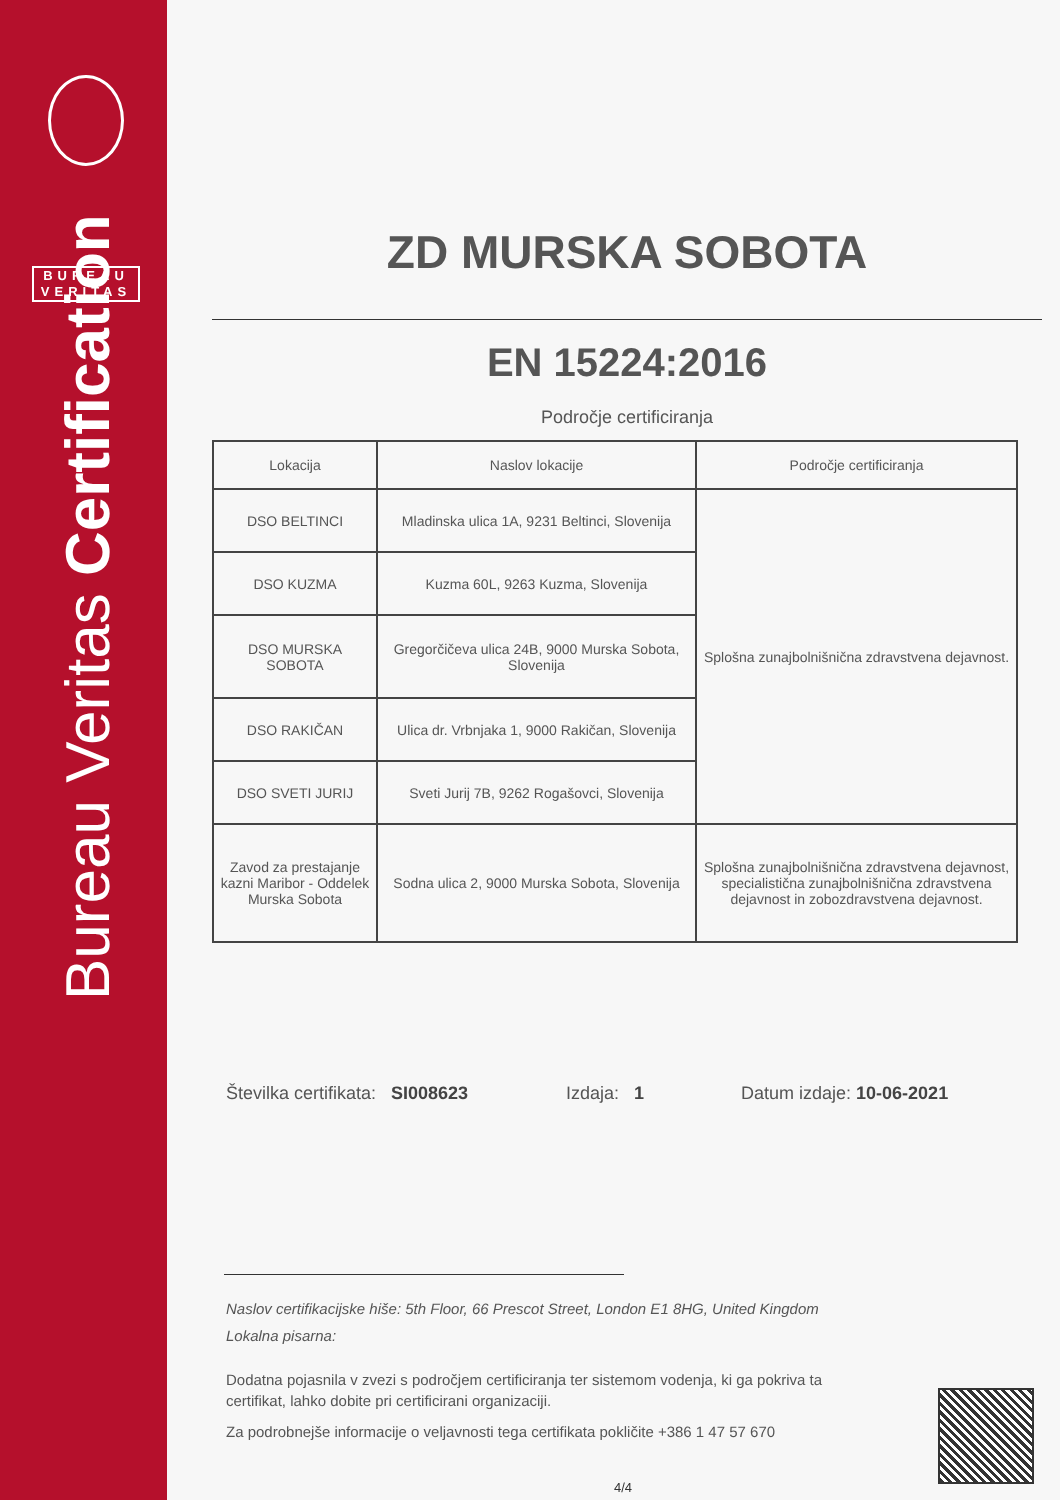BUREAU
VERITAS
Bureau Veritas Certification
ZD MURSKA SOBOTA
EN 15224:2016
Področje certificiranja
| Lokacija | Naslov lokacije | Področje certificiranja |
| DSO BELTINCI | Mladinska ulica 1A, 9231 Beltinci, Slovenija | Splošna zunajbolnišnična zdravstvena dejavnost. |
| DSO KUZMA | Kuzma 60L, 9263 Kuzma, Slovenija | |
| DSO MURSKA SOBOTA | Gregorčičeva ulica 24B, 9000 Murska Sobota, Slovenija | |
| DSO RAKIČAN | Ulica dr. Vrbnjaka 1, 9000 Rakičan, Slovenija | |
| DSO SVETI JURIJ | Sveti Jurij 7B, 9262 Rogašovci, Slovenija | |
| Zavod za prestajanje kazni Maribor - Oddelek Murska Sobota | Sodna ulica 2, 9000 Murska Sobota, Slovenija | Splošna zunajbolnišnična zdravstvena dejavnost, specialistična zunajbolnišnična zdravstvena dejavnost in zobozdravstvena dejavnost. |
Številka certifikata: SI008623 Izdaja: 1 Datum izdaje: 10-06-2021
Naslov certifikacijske hiše: 5th Floor, 66 Prescot Street, London E1 8HG, United Kingdom
Lokalna pisarna:
Dodatna pojasnila v zvezi s področjem certificiranja ter sistemom vodenja, ki ga pokriva ta certifikat, lahko dobite pri certificirani organizaciji.
Za podrobnejše informacije o veljavnosti tega certifikata pokličite +386 1 47 57 670
4/4